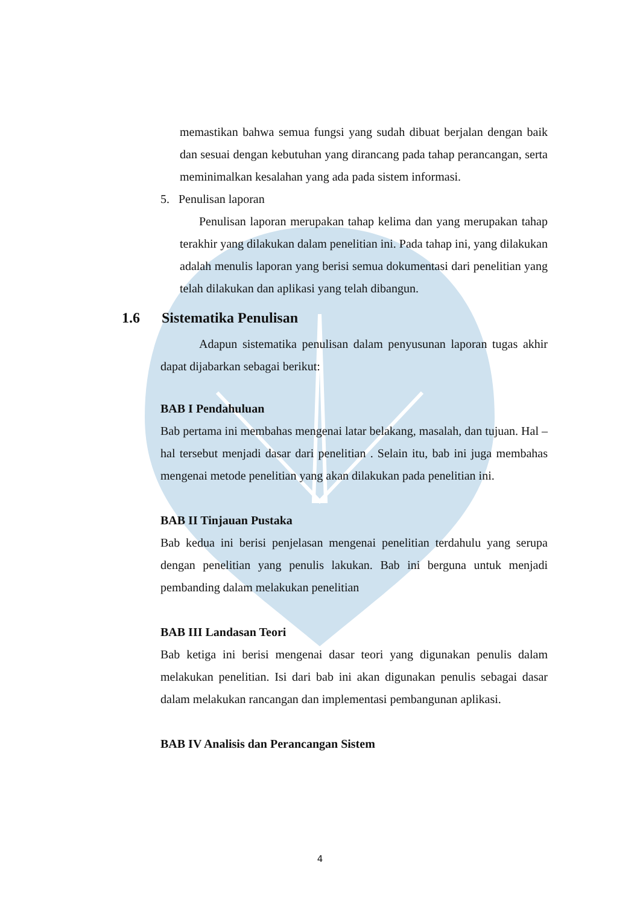memastikan bahwa semua fungsi yang sudah dibuat berjalan dengan baik dan sesuai dengan kebutuhan yang dirancang pada tahap perancangan, serta meminimalkan kesalahan yang ada pada sistem informasi.
5. Penulisan laporan
Penulisan laporan merupakan tahap kelima dan yang merupakan tahap terakhir yang dilakukan dalam penelitian ini. Pada tahap ini, yang dilakukan adalah menulis laporan yang berisi semua dokumentasi dari penelitian yang telah dilakukan dan aplikasi yang telah dibangun.
1.6 Sistematika Penulisan
Adapun sistematika penulisan dalam penyusunan laporan tugas akhir dapat dijabarkan sebagai berikut:
BAB I Pendahuluan
Bab pertama ini membahas mengenai latar belakang, masalah, dan tujuan. Hal – hal tersebut menjadi dasar dari penelitian . Selain itu, bab ini juga membahas mengenai metode penelitian yang akan dilakukan pada penelitian ini.
BAB II Tinjauan Pustaka
Bab kedua ini berisi penjelasan mengenai penelitian terdahulu yang serupa dengan penelitian yang penulis lakukan. Bab ini berguna untuk menjadi pembanding dalam melakukan penelitian
BAB III Landasan Teori
Bab ketiga ini berisi mengenai dasar teori yang digunakan penulis dalam melakukan penelitian. Isi dari bab ini akan digunakan penulis sebagai dasar dalam melakukan rancangan dan implementasi pembangunan aplikasi.
BAB IV Analisis dan Perancangan Sistem
4